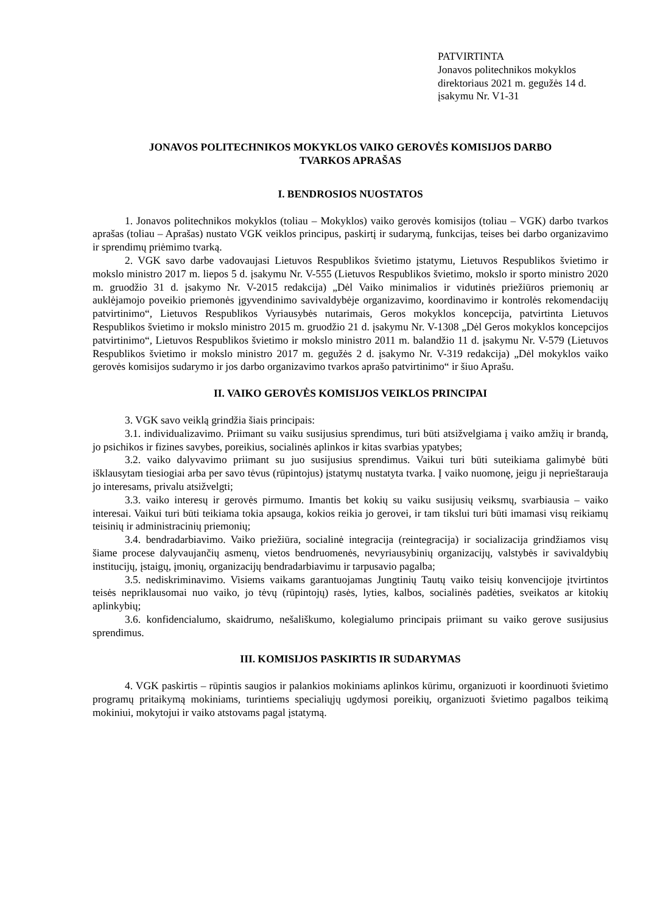PATVIRTINTA
Jonavos politechnikos mokyklos
direktoriaus 2021 m. gegužės 14 d.
įsakymu Nr. V1-31
JONAVOS POLITECHNIKOS MOKYKLOS VAIKO GEROVĖS KOMISIJOS DARBO
TVARKOS APRAŠAS
I. BENDROSIOS NUOSTATOS
1. Jonavos politechnikos mokyklos (toliau – Mokyklos) vaiko gerovės komisijos (toliau – VGK) darbo tvarkos aprašas (toliau – Aprašas) nustato VGK veiklos principus, paskirtį ir sudarymą, funkcijas, teises bei darbo organizavimo ir sprendimų priėmimo tvarką.
2. VGK savo darbe vadovaujasi Lietuvos Respublikos švietimo įstatymu, Lietuvos Respublikos švietimo ir mokslo ministro 2017 m. liepos 5 d. įsakymu Nr. V-555 (Lietuvos Respublikos švietimo, mokslo ir sporto ministro 2020 m. gruodžio 31 d. įsakymo Nr. V-2015 redakcija) „Dėl Vaiko minimalios ir vidutinės priežiūros priemonių ar auklėjamojo poveikio priemonės įgyvendinimo savivaldybėje organizavimo, koordinavimo ir kontrolės rekomendacijų patvirtinimo“, Lietuvos Respublikos Vyriausybės nutarimais, Geros mokyklos koncepcija, patvirtinta Lietuvos Respublikos švietimo ir mokslo ministro 2015 m. gruodžio 21 d. įsakymu Nr. V-1308 „Dėl Geros mokyklos koncepcijos patvirtinimo“, Lietuvos Respublikos švietimo ir mokslo ministro 2011 m. balandžio 11 d. įsakymu Nr. V-579 (Lietuvos Respublikos švietimo ir mokslo ministro 2017 m. gegužės 2 d. įsakymo Nr. V-319 redakcija) „Dėl mokyklos vaiko gerovės komisijos sudarymo ir jos darbo organizavimo tvarkos aprašo patvirtinimo“ ir šiuo Aprašu.
II. VAIKO GEROVĖS KOMISIJOS VEIKLOS PRINCIPAI
3. VGK savo veiklą grindžia šiais principais:
3.1. individualizavimo. Priimant su vaiku susijusius sprendimus, turi būti atsižvelgiama į vaiko amžių ir brandą, jo psichikos ir fizines savybes, poreikius, socialinės aplinkos ir kitas svarbias ypatybes;
3.2. vaiko dalyvavimo priimant su juo susijusius sprendimus. Vaikui turi būti suteikiama galimybė būti išklausytam tiesiogiai arba per savo tėvus (rūpintojus) įstatymų nustatyta tvarka. Į vaiko nuomonę, jeigu ji neprieštarauja jo interesams, privalu atsižvelgti;
3.3. vaiko interesų ir gerovės pirmumo. Imantis bet kokių su vaiku susijusių veiksmų, svarbiausia – vaiko interesai. Vaikui turi būti teikiama tokia apsauga, kokios reikia jo gerovei, ir tam tikslui turi būti imamasi visų reikiamų teisinių ir administracinių priemonių;
3.4. bendradarbiavimo. Vaiko priežiūra, socialinė integracija (reintegracija) ir socializacija grindžiamos visų šiame procese dalyvaujančių asmenų, vietos bendruomenės, nevyriausybinių organizacijų, valstybės ir savivaldybių institucijų, įstaigų, įmonių, organizacijų bendradarbiavimu ir tarpusavio pagalba;
3.5. nediskriminavimo. Visiems vaikams garantuojamas Jungtinių Tautų vaiko teisių konvencijoje įtvirtintos teisės nepriklausomai nuo vaiko, jo tėvų (rūpintojų) rasės, lyties, kalbos, socialinės padėties, sveikatos ar kitokių aplinkybių;
3.6. konfidencialumo, skaidrumo, nešališkumo, kolegialumo principais priimant su vaiko gerove susijusius sprendimus.
III. KOMISIJOS PASKIRTIS IR SUDARYMAS
4. VGK paskirtis – rūpintis saugios ir palankios mokiniams aplinkos kūrimu, organizuoti ir koordinuoti švietimo programų pritaikymą mokiniams, turintiems specialiųjų ugdymosi poreikių, organizuoti švietimo pagalbos teikimą mokiniui, mokytojui ir vaiko atstovams pagal įstatymą.